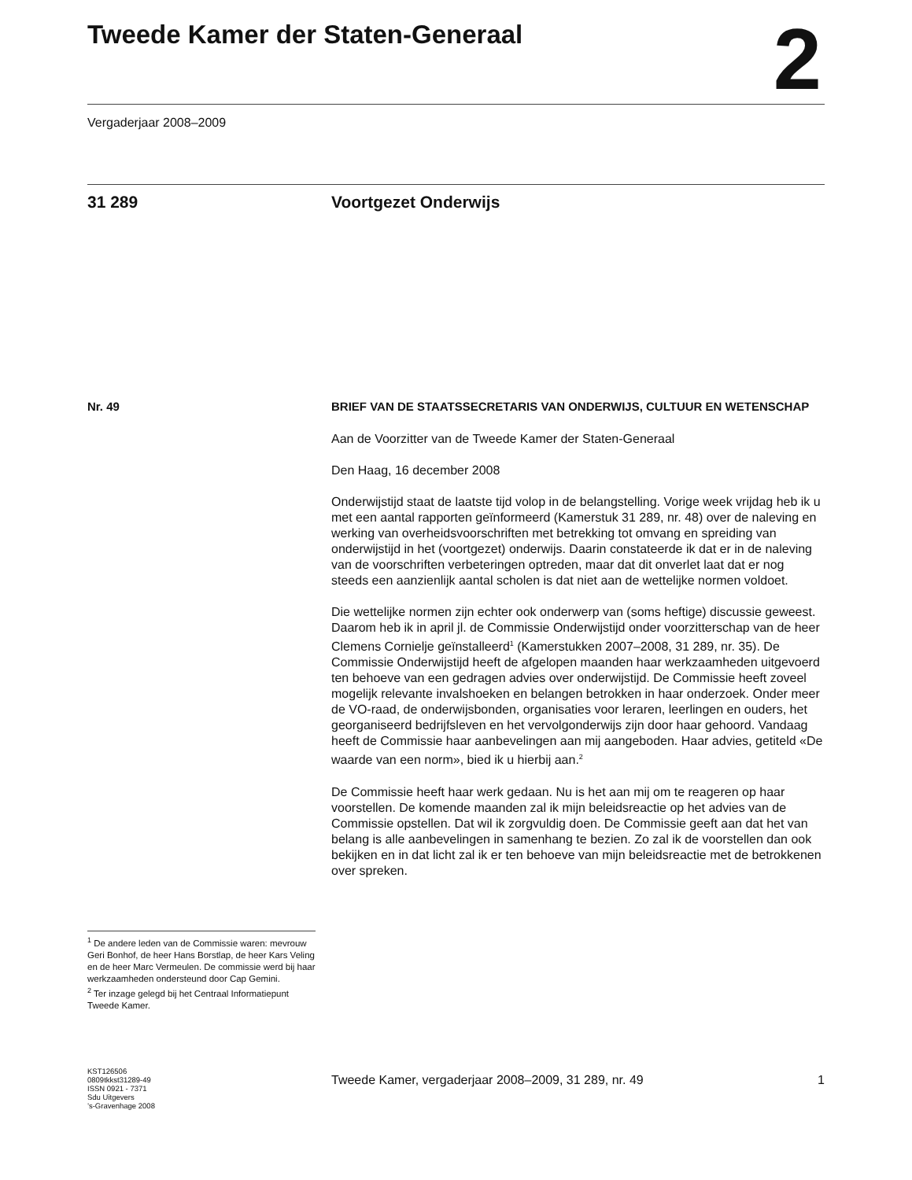Tweede Kamer der Staten-Generaal
2
Vergaderjaar 2008–2009
31 289 Voortgezet Onderwijs
Nr. 49
<sup>1</sup> De andere leden van de Commissie waren: mevrouw Geri Bonhof, de heer Hans Borstlap, de heer Kars Veling en de heer Marc Vermeulen. De commissie werd bij haar werkzaamheden ondersteund door Cap Gemini.
<sup>2</sup> Ter inzage gelegd bij het Centraal Informatiepunt Tweede Kamer.
KST126506
0809tkkst31289-49
ISSN 0921 - 7371
Sdu Uitgevers
’s-Gravenhage 2008
BRIEF VAN DE STAATSSECRETARIS VAN ONDERWIJS, CULTUUR EN WETENSCHAP
Aan de Voorzitter van de Tweede Kamer der Staten-Generaal
Den Haag, 16 december 2008
Onderwijstijd staat de laatste tijd volop in de belangstelling. Vorige week vrijdag heb ik u met een aantal rapporten geïnformeerd (Kamerstuk 31 289, nr. 48) over de naleving en werking van overheidsvoorschriften met betrekking tot omvang en spreiding van onderwijstijd in het (voortgezet) onderwijs. Daarin constateerde ik dat er in de naleving van de voorschriften verbeteringen optreden, maar dat dit onverlet laat dat er nog steeds een aanzienlijk aantal scholen is dat niet aan de wettelijke normen voldoet.
Die wettelijke normen zijn echter ook onderwerp van (soms heftige) discussie geweest. Daarom heb ik in april jl. de Commissie Onderwijstijd onder voorzitterschap van de heer Clemens Cornielje geïnstalleerd<sup>1</sup> (Kamerstukken 2007–2008, 31 289, nr. 35). De Commissie Onderwijstijd heeft de afgelopen maanden haar werkzaamheden uitgevoerd ten behoeve van een gedragen advies over onderwijstijd. De Commissie heeft zoveel mogelijk relevante invalshoeken en belangen betrokken in haar onderzoek. Onder meer de VO-raad, de onderwijsbonden, organisaties voor leraren, leerlingen en ouders, het georganiseerd bedrijfsleven en het vervolgonderwijs zijn door haar gehoord. Vandaag heeft de Commissie haar aanbevelingen aan mij aangeboden. Haar advies, getiteld «De waarde van een norm», bied ik u hierbij aan.<sup>2</sup>
De Commissie heeft haar werk gedaan. Nu is het aan mij om te reageren op haar voorstellen. De komende maanden zal ik mijn beleidsreactie op het advies van de Commissie opstellen. Dat wil ik zorgvuldig doen. De Commissie geeft aan dat het van belang is alle aanbevelingen in samenhang te bezien. Zo zal ik de voorstellen dan ook bekijken en in dat licht zal ik er ten behoeve van mijn beleidsreactie met de betrokkenen over spreken.
Tweede Kamer, vergaderjaar 2008–2009, 31 289, nr. 49 1